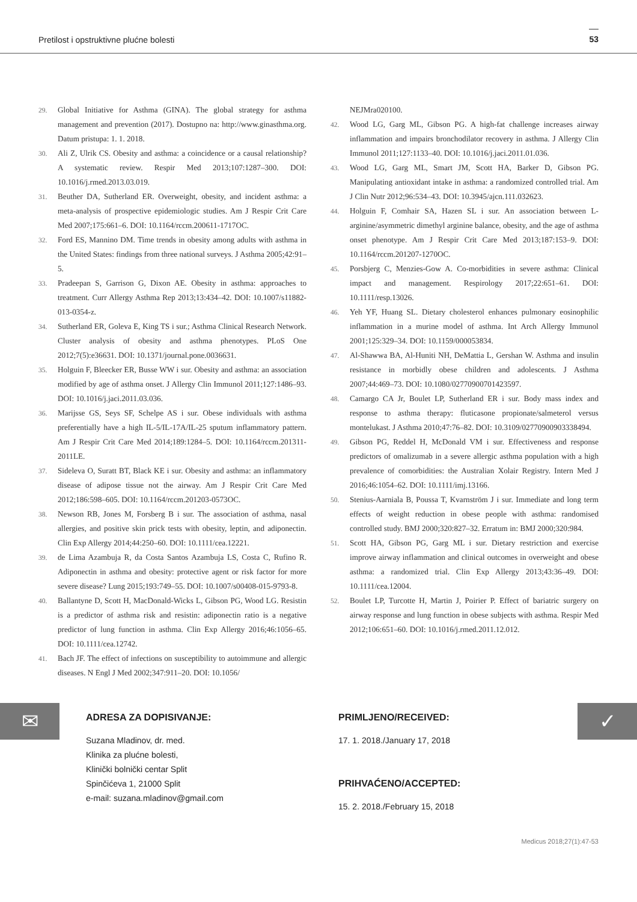Pretilost i opstruktivne plućne bolesti 53
29. Global Initiative for Asthma (GINA). The global strategy for asthma management and prevention (2017). Dostupno na: http://www.ginasthma.org. Datum pristupa: 1. 1. 2018.
30. Ali Z, Ulrik CS. Obesity and asthma: a coincidence or a causal relationship? A systematic review. Respir Med 2013;107:1287–300. DOI: 10.1016/j.rmed.2013.03.019.
31. Beuther DA, Sutherland ER. Overweight, obesity, and incident asthma: a meta-analysis of prospective epidemiologic studies. Am J Respir Crit Care Med 2007;175:661–6. DOI: 10.1164/rccm.200611-1717OC.
32. Ford ES, Mannino DM. Time trends in obesity among adults with asthma in the United States: findings from three national surveys. J Asthma 2005;42:91–5.
33. Pradeepan S, Garrison G, Dixon AE. Obesity in asthma: approaches to treatment. Curr Allergy Asthma Rep 2013;13:434–42. DOI: 10.1007/s11882-013-0354-z.
34. Sutherland ER, Goleva E, King TS i sur.; Asthma Clinical Research Network. Cluster analysis of obesity and asthma phenotypes. PLoS One 2012;7(5):e36631. DOI: 10.1371/journal.pone.0036631.
35. Holguin F, Bleecker ER, Busse WW i sur. Obesity and asthma: an association modified by age of asthma onset. J Allergy Clin Immunol 2011;127:1486–93. DOI: 10.1016/j.jaci.2011.03.036.
36. Marijsse GS, Seys SF, Schelpe AS i sur. Obese individuals with asthma preferentially have a high IL-5/IL-17A/IL-25 sputum inflammatory pattern. Am J Respir Crit Care Med 2014;189:1284–5. DOI: 10.1164/rccm.201311-2011LE.
37. Sideleva O, Suratt BT, Black KE i sur. Obesity and asthma: an inflammatory disease of adipose tissue not the airway. Am J Respir Crit Care Med 2012;186:598–605. DOI: 10.1164/rccm.201203-0573OC.
38. Newson RB, Jones M, Forsberg B i sur. The association of asthma, nasal allergies, and positive skin prick tests with obesity, leptin, and adiponectin. Clin Exp Allergy 2014;44:250–60. DOI: 10.1111/cea.12221.
39. de Lima Azambuja R, da Costa Santos Azambuja LS, Costa C, Rufino R. Adiponectin in asthma and obesity: protective agent or risk factor for more severe disease? Lung 2015;193:749–55. DOI: 10.1007/s00408-015-9793-8.
40. Ballantyne D, Scott H, MacDonald-Wicks L, Gibson PG, Wood LG. Resistin is a predictor of asthma risk and resistin: adiponectin ratio is a negative predictor of lung function in asthma. Clin Exp Allergy 2016;46:1056–65. DOI: 10.1111/cea.12742.
41. Bach JF. The effect of infections on susceptibility to autoimmune and allergic diseases. N Engl J Med 2002;347:911–20. DOI: 10.1056/
NEJMra020100.
42. Wood LG, Garg ML, Gibson PG. A high-fat challenge increases airway inflammation and impairs bronchodilator recovery in asthma. J Allergy Clin Immunol 2011;127:1133–40. DOI: 10.1016/j.jaci.2011.01.036.
43. Wood LG, Garg ML, Smart JM, Scott HA, Barker D, Gibson PG. Manipulating antioxidant intake in asthma: a randomized controlled trial. Am J Clin Nutr 2012;96:534–43. DOI: 10.3945/ajcn.111.032623.
44. Holguin F, Comhair SA, Hazen SL i sur. An association between L-arginine/asymmetric dimethyl arginine balance, obesity, and the age of asthma onset phenotype. Am J Respir Crit Care Med 2013;187:153–9. DOI: 10.1164/rccm.201207-1270OC.
45. Porsbjerg C, Menzies-Gow A. Co-morbidities in severe asthma: Clinical impact and management. Respirology 2017;22:651–61. DOI: 10.1111/resp.13026.
46. Yeh YF, Huang SL. Dietary cholesterol enhances pulmonary eosinophilic inflammation in a murine model of asthma. Int Arch Allergy Immunol 2001;125:329–34. DOI: 10.1159/000053834.
47. Al-Shawwa BA, Al-Huniti NH, DeMattia L, Gershan W. Asthma and insulin resistance in morbidly obese children and adolescents. J Asthma 2007;44:469–73. DOI: 10.1080/02770900701423597.
48. Camargo CA Jr, Boulet LP, Sutherland ER i sur. Body mass index and response to asthma therapy: fluticasone propionate/salmeterol versus montelukast. J Asthma 2010;47:76–82. DOI: 10.3109/02770900903338494.
49. Gibson PG, Reddel H, McDonald VM i sur. Effectiveness and response predictors of omalizumab in a severe allergic asthma population with a high prevalence of comorbidities: the Australian Xolair Registry. Intern Med J 2016;46:1054–62. DOI: 10.1111/imj.13166.
50. Stenius-Aarniala B, Poussa T, Kvarnström J i sur. Immediate and long term effects of weight reduction in obese people with asthma: randomised controlled study. BMJ 2000;320:827–32. Erratum in: BMJ 2000;320:984.
51. Scott HA, Gibson PG, Garg ML i sur. Dietary restriction and exercise improve airway inflammation and clinical outcomes in overweight and obese asthma: a randomized trial. Clin Exp Allergy 2013;43:36–49. DOI: 10.1111/cea.12004.
52. Boulet LP, Turcotte H, Martin J, Poirier P. Effect of bariatric surgery on airway response and lung function in obese subjects with asthma. Respir Med 2012;106:651–60. DOI: 10.1016/j.rmed.2011.12.012.
✉
ADRESA ZA DOPISIVANJE:
Suzana Mladinov, dr. med.
Klinika za plućne bolesti,
Klinički bolnički centar Split
Spinčićeva 1, 21000 Split
e-mail: suzana.mladinov@gmail.com
PRIMLJENO/RECEIVED:
17. 1. 2018./January 17, 2018
PRIHVAĆENO/ACCEPTED:
15. 2. 2018./February 15, 2018
✓
Medicus 2018;27(1):47-53